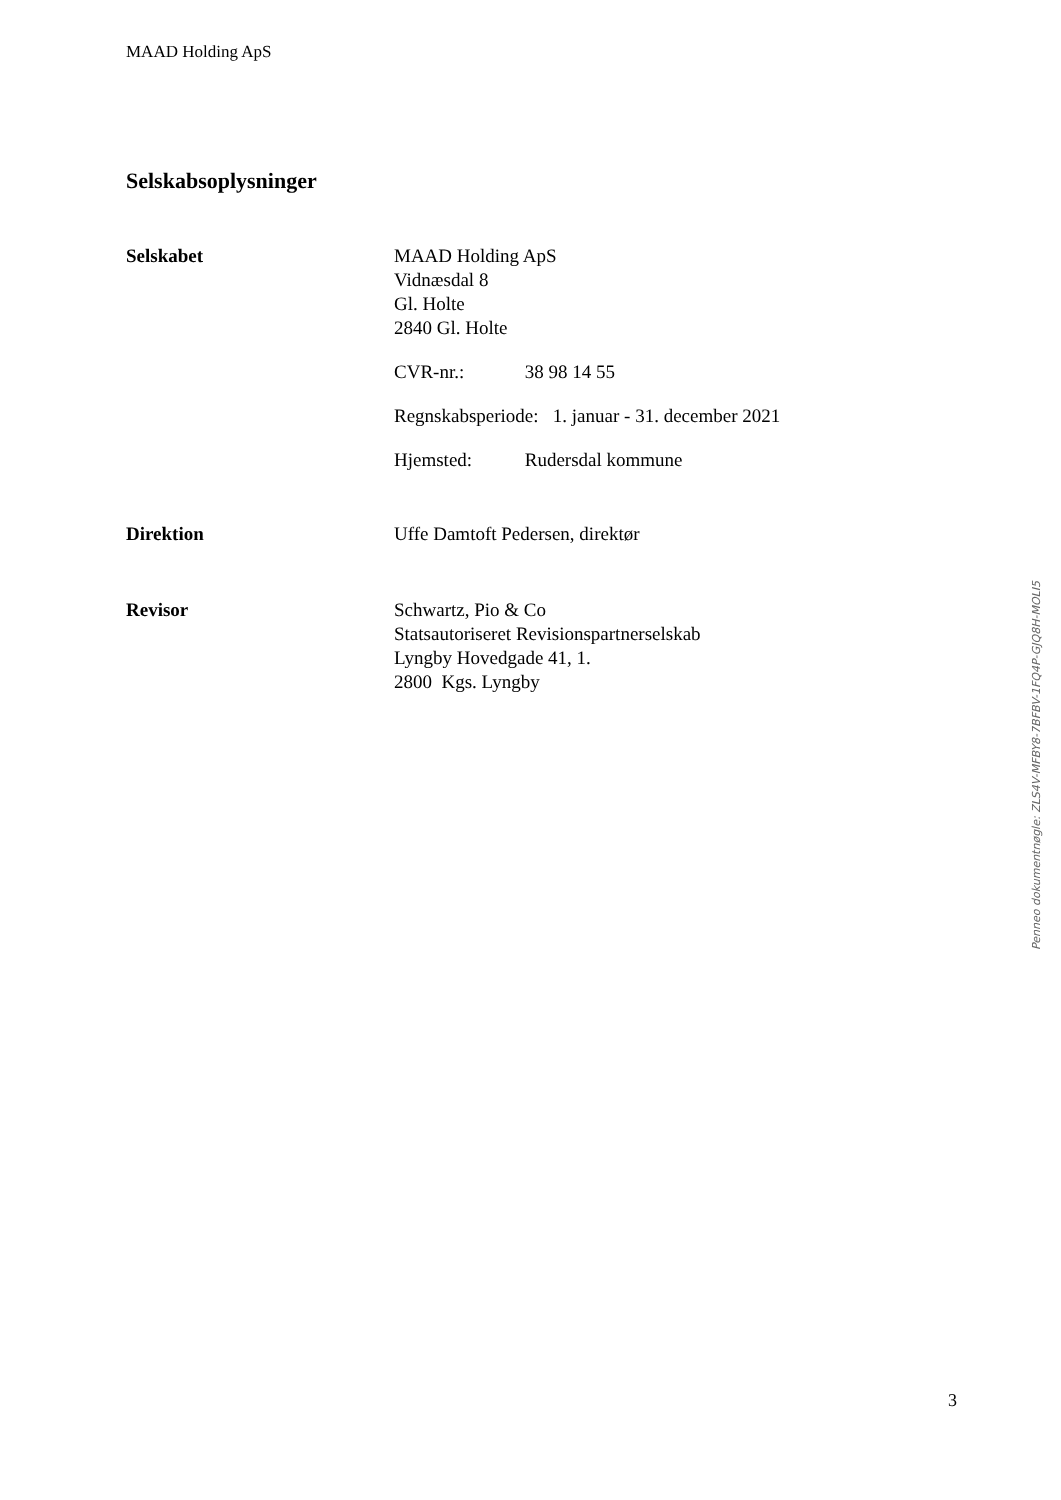MAAD Holding ApS
Selskabsoplysninger
Selskabet MAAD Holding ApS
Vidnæsdal 8
Gl. Holte
2840 Gl. Holte
CVR-nr.: 38 98 14 55
Regnskabsperiode: 1. januar - 31. december 2021
Hjemsted: Rudersdal kommune
Direktion Uffe Damtoft Pedersen, direktør
Revisor Schwartz, Pio & Co
Statsautoriseret Revisionspartnerselskab
Lyngby Hovedgade 41, 1.
2800 Kgs. Lyngby
Penneo dokumentnøgle: ZLS4V-MFBY8-7BFBV-1FQ4P-GJQ8H-MOLI5
3